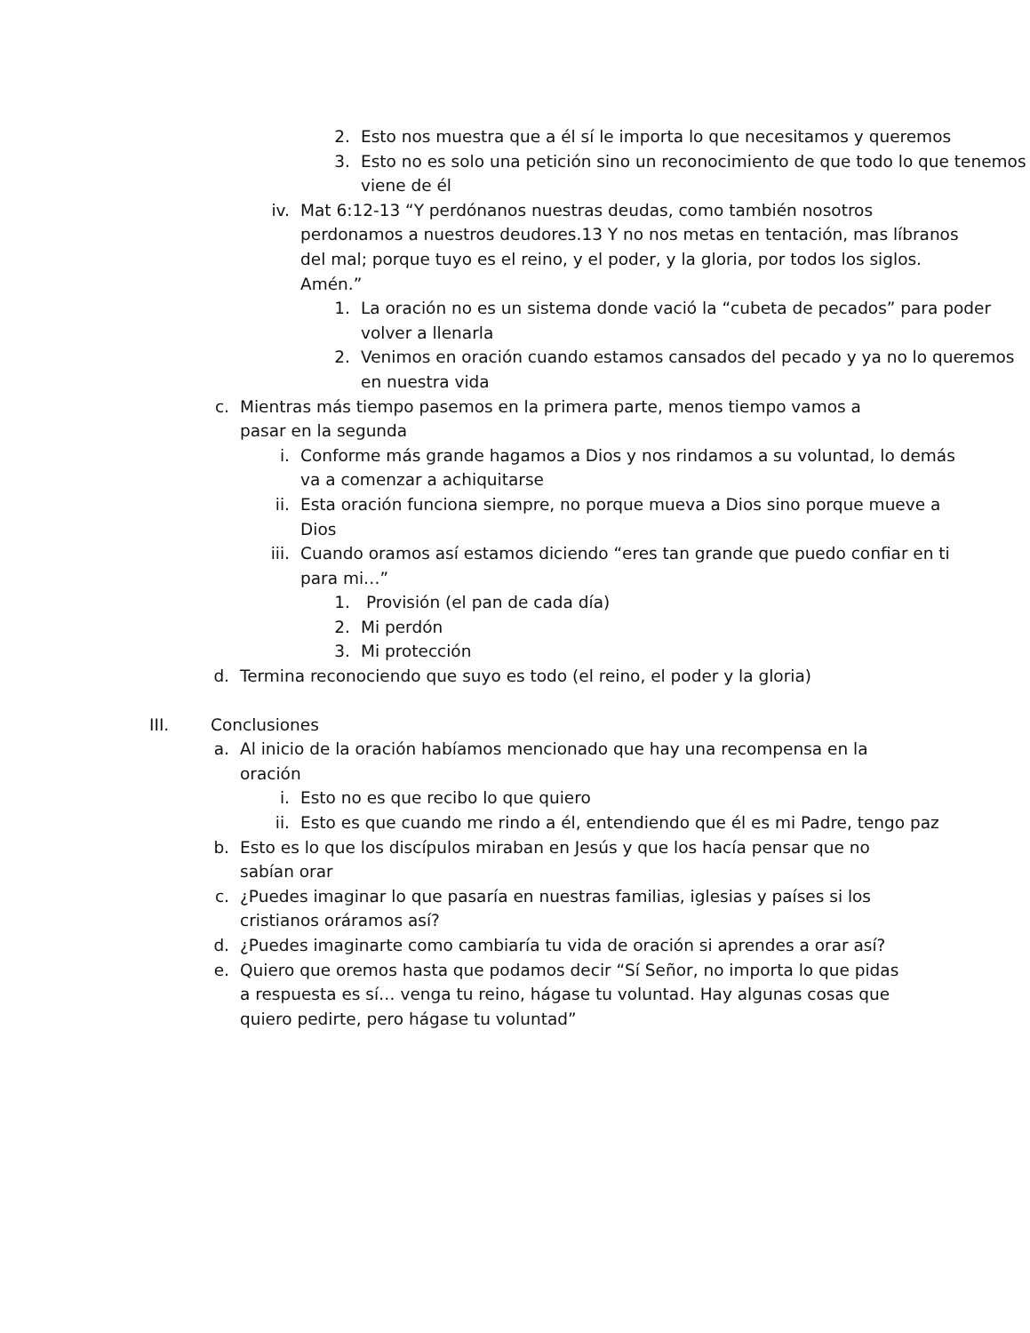2. Esto nos muestra que a él sí le importa lo que necesitamos y queremos
3. Esto no es solo una petición sino un reconocimiento de que todo lo que tenemos viene de él
iv. Mat 6:12-13 “Y perdónanos nuestras deudas, como también nosotros perdonamos a nuestros deudores.13 Y no nos metas en tentación, mas líbranos del mal; porque tuyo es el reino, y el poder, y la gloria, por todos los siglos. Amén.”
1. La oración no es un sistema donde vació la “cubeta de pecados” para poder volver a llenarla
2. Venimos en oración cuando estamos cansados del pecado y ya no lo queremos en nuestra vida
c. Mientras más tiempo pasemos en la primera parte, menos tiempo vamos a pasar en la segunda
i. Conforme más grande hagamos a Dios y nos rindamos a su voluntad, lo demás va a comenzar a achiquitarse
ii. Esta oración funciona siempre, no porque mueva a Dios sino porque mueve a Dios
iii. Cuando oramos así estamos diciendo “eres tan grande que puedo confiar en ti para mi…”
1. Provisión (el pan de cada día)
2. Mi perdón
3. Mi protección
d. Termina reconociendo que suyo es todo (el reino, el poder y la gloria)
III. Conclusiones
a. Al inicio de la oración habíamos mencionado que hay una recompensa en la oración
i. Esto no es que recibo lo que quiero
ii. Esto es que cuando me rindo a él, entendiendo que él es mi Padre, tengo paz
b. Esto es lo que los discípulos miraban en Jesús y que los hacía pensar que no sabían orar
c. ¿Puedes imaginar lo que pasaría en nuestras familias, iglesias y países si los cristianos oráramos así?
d. ¿Puedes imaginarte como cambiaría tu vida de oración si aprendes a orar así?
e. Quiero que oremos hasta que podamos decir “Sí Señor, no importa lo que pidas a respuesta es sí… venga tu reino, hágase tu voluntad. Hay algunas cosas que quiero pedirte, pero hágase tu voluntad”